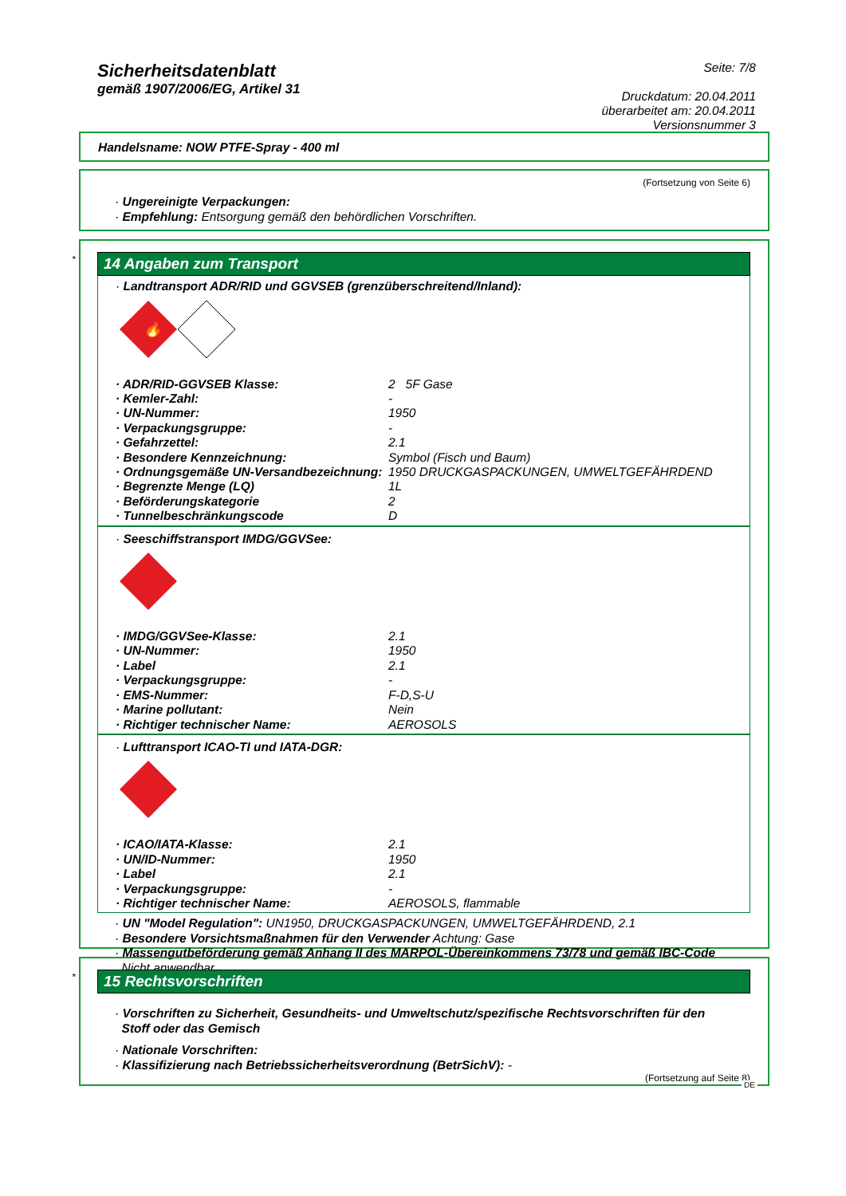Sicherheitsdatenblatt
gemäß 1907/2006/EG, Artikel 31
Seite: 7/8
Druckdatum: 20.04.2011
überarbeitet am: 20.04.2011
Versionsnummer 3
Handelsname: NOW PTFE-Spray - 400 ml
(Fortsetzung von Seite 6)
· Ungereinigte Verpackungen:
· Empfehlung: Entsorgung gemäß den behördlichen Vorschriften.
*
14 Angaben zum Transport
· Landtransport ADR/RID und GGVSEB (grenzüberschreitend/Inland):
🔥
| · ADR/RID-GGVSEB Klasse: | 2 5F Gase |
| · Kemler-Zahl: | - |
| · UN-Nummer: | 1950 |
| · Verpackungsgruppe: | - |
| · Gefahrzettel: | 2.1 |
| · Besondere Kennzeichnung: | Symbol (Fisch und Baum) |
| · Ordnungsgemäße UN-Versandbezeichnung: | 1950 DRUCKGASPACKUNGEN, UMWELTGEFÄHRDEND |
| · Begrenzte Menge (LQ) | 1L |
| · Beförderungskategorie | 2 |
| · Tunnelbeschränkungscode | D |
· Seeschiffstransport IMDG/GGVSee:
| · IMDG/GGVSee-Klasse: | 2.1 |
| · UN-Nummer: | 1950 |
| · Label | 2.1 |
| · Verpackungsgruppe: | - |
| · EMS-Nummer: | F-D,S-U |
| · Marine pollutant: | Nein |
| · Richtiger technischer Name: | AEROSOLS |
· Lufttransport ICAO-TI und IATA-DGR:
| · ICAO/IATA-Klasse: | 2.1 |
| · UN/ID-Nummer: | 1950 |
| · Label | 2.1 |
| · Verpackungsgruppe: | - |
| · Richtiger technischer Name: | AEROSOLS, flammable |
· UN "Model Regulation": UN1950, DRUCKGASPACKUNGEN, UMWELTGEFÄHRDEND, 2.1
· Besondere Vorsichtsmaßnahmen für den Verwender Achtung: Gase
· Massengutbeförderung gemäß Anhang II des MARPOL-Übereinkommens 73/78 und gemäß IBC-Code
Nicht anwendbar.
*
15 Rechtsvorschriften
· Vorschriften zu Sicherheit, Gesundheits- und Umweltschutz/spezifische Rechtsvorschriften für den
Stoff oder das Gemisch
· Nationale Vorschriften:
· Klassifizierung nach Betriebssicherheitsverordnung (BetrSichV): -
(Fortsetzung auf Seite 8)
DE